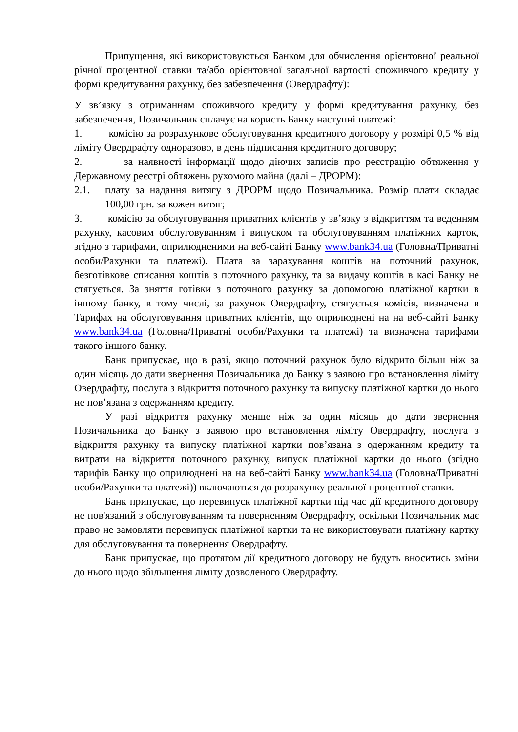Припущення, які використовуються Банком для обчислення орієнтовної реальної річної процентної ставки та/або орієнтовної загальної вартості споживчого кредиту у формі кредитування рахунку, без забезпечення (Овердрафту):
У зв’язку з отриманням споживчого кредиту у формі кредитування рахунку, без забезпечення, Позичальник сплачує на користь Банку наступні платежі:
1. комісію за розрахункове обслуговування кредитного договору у розмірі 0,5 % від ліміту Овердрафту одноразово, в день підписання кредитного договору;
2. за наявності інформації щодо діючих записів про реєстрацію обтяження у Державному реєстрі обтяжень рухомого майна (далі – ДРОРМ):
2.1. плату за надання витягу з ДРОРМ щодо Позичальника. Розмір плати складає 100,00 грн. за кожен витяг;
3. комісію за обслуговування приватних клієнтів у зв’язку з відкриттям та веденням рахунку, касовим обслуговуванням і випуском та обслуговуванням платіжних карток, згідно з тарифами, оприлюдненими на веб-сайті Банку www.bank34.ua (Головна/Приватні особи/Рахунки та платежі). Плата за зарахування коштів на поточний рахунок, безготівкове списання коштів з поточного рахунку, та за видачу коштів в касі Банку не стягується. За зняття готівки з поточного рахунку за допомогою платіжної картки в іншому банку, в тому числі, за рахунок Овердрафту, стягується комісія, визначена в Тарифах на обслуговування приватних клієнтів, що оприлюднені на на веб-сайті Банку www.bank34.ua (Головна/Приватні особи/Рахунки та платежі) та визначена тарифами такого іншого банку.
Банк припускає, що в разі, якщо поточний рахунок було відкрито більш ніж за один місяць до дати звернення Позичальника до Банку з заявою про встановлення ліміту Овердрафту, послуга з відкриття поточного рахунку та випуску платіжної картки до нього не пов’язана з одержанням кредиту.
У разі відкриття рахунку менше ніж за один місяць до дати звернення Позичальника до Банку з заявою про встановлення ліміту Овердрафту, послуга з відкриття рахунку та випуску платіжної картки пов’язана з одержанням кредиту та витрати на відкриття поточного рахунку, випуск платіжної картки до нього (згідно тарифів Банку що оприлюднені на на веб-сайті Банку www.bank34.ua (Головна/Приватні особи/Рахунки та платежі)) включаються до розрахунку реальної процентної ставки.
Банк припускає, що перевипуск платіжної картки під час дії кредитного договору не пов'язаний з обслуговуванням та поверненням Овердрафту, оскільки Позичальник має право не замовляти перевипуск платіжної картки та не використовувати платіжну картку для обслуговування та повернення Овердрафту.
Банк припускає, що протягом дії кредитного договору не будуть вноситись зміни до нього щодо збільшення ліміту дозволеного Овердрафту.